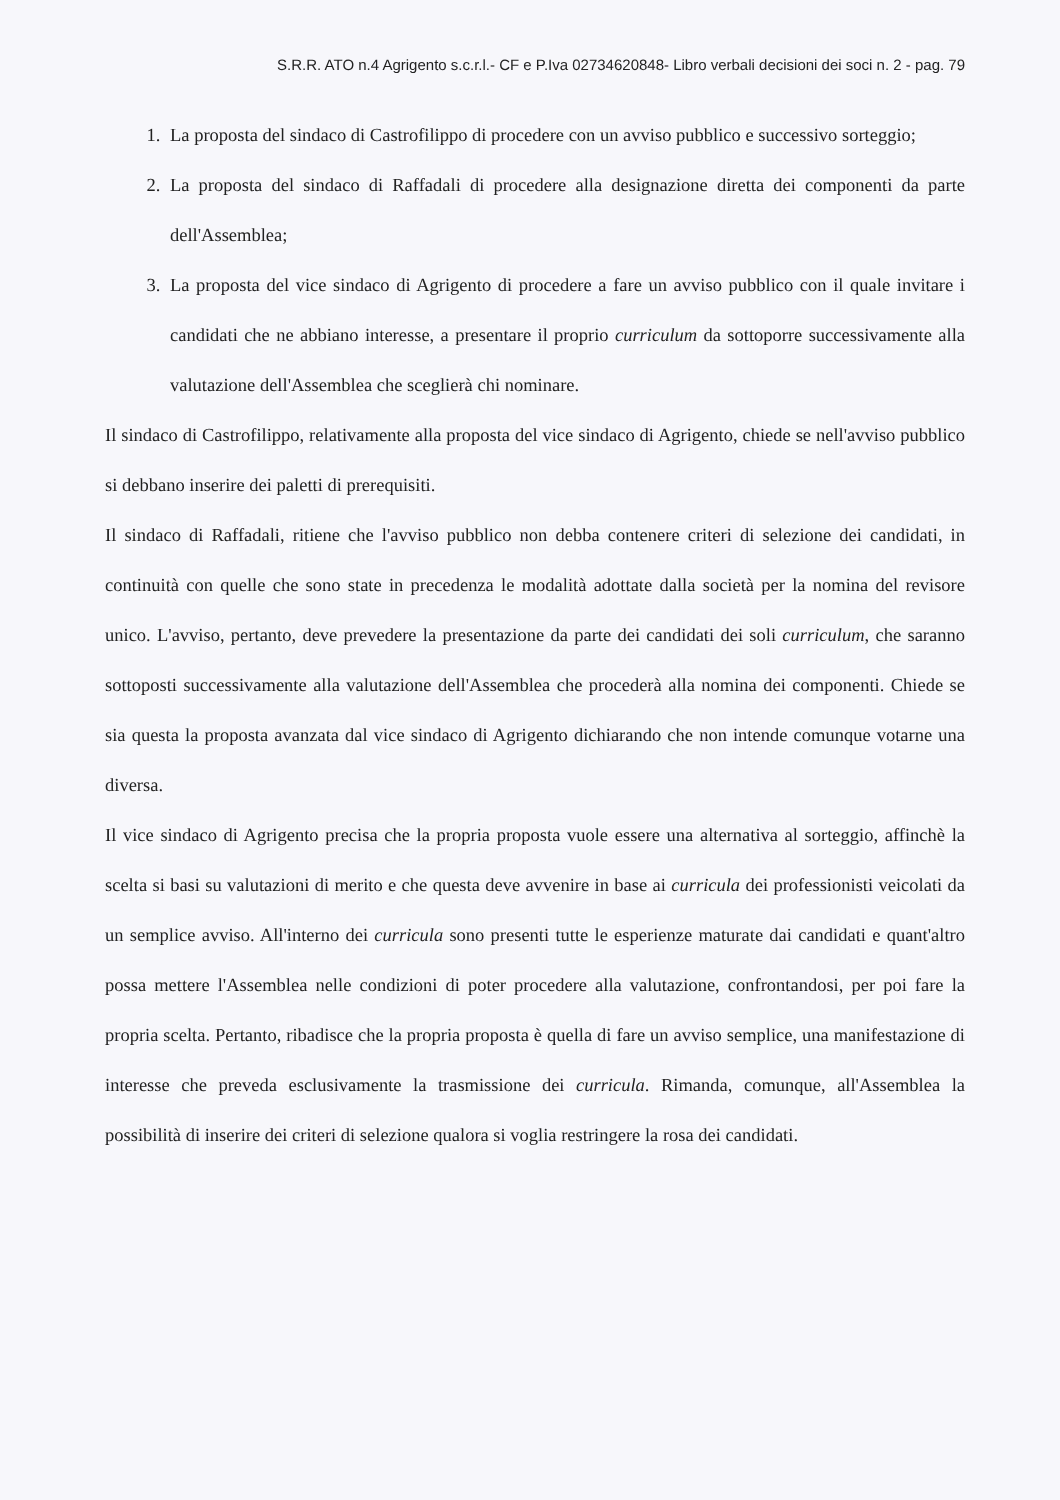S.R.R. ATO n.4 Agrigento s.c.r.l.- CF e P.Iva 02734620848- Libro verbali decisioni dei soci n. 2 - pag. 79
1. La proposta del sindaco di Castrofilippo di procedere con un avviso pubblico e successivo sorteggio;
2. La proposta del sindaco di Raffadali di procedere alla designazione diretta dei componenti da parte dell'Assemblea;
3. La proposta del vice sindaco di Agrigento di procedere a fare un avviso pubblico con il quale invitare i candidati che ne abbiano interesse, a presentare il proprio curriculum da sottoporre successivamente alla valutazione dell'Assemblea che sceglierà chi nominare.
Il sindaco di Castrofilippo, relativamente alla proposta del vice sindaco di Agrigento, chiede se nell'avviso pubblico si debbano inserire dei paletti di prerequisiti.
Il sindaco di Raffadali, ritiene che l'avviso pubblico non debba contenere criteri di selezione dei candidati, in continuità con quelle che sono state in precedenza le modalità adottate dalla società per la nomina del revisore unico. L'avviso, pertanto, deve prevedere la presentazione da parte dei candidati dei soli curriculum, che saranno sottoposti successivamente alla valutazione dell'Assemblea che procederà alla nomina dei componenti. Chiede se sia questa la proposta avanzata dal vice sindaco di Agrigento dichiarando che non intende comunque votarne una diversa.
Il vice sindaco di Agrigento precisa che la propria proposta vuole essere una alternativa al sorteggio, affinchè la scelta si basi su valutazioni di merito e che questa deve avvenire in base ai curricula dei professionisti veicolati da un semplice avviso. All'interno dei curricula sono presenti tutte le esperienze maturate dai candidati e quant'altro possa mettere l'Assemblea nelle condizioni di poter procedere alla valutazione, confrontandosi, per poi fare la propria scelta. Pertanto, ribadisce che la propria proposta è quella di fare un avviso semplice, una manifestazione di interesse che preveda esclusivamente la trasmissione dei curricula. Rimanda, comunque, all'Assemblea la possibilità di inserire dei criteri di selezione qualora si voglia restringere la rosa dei candidati.